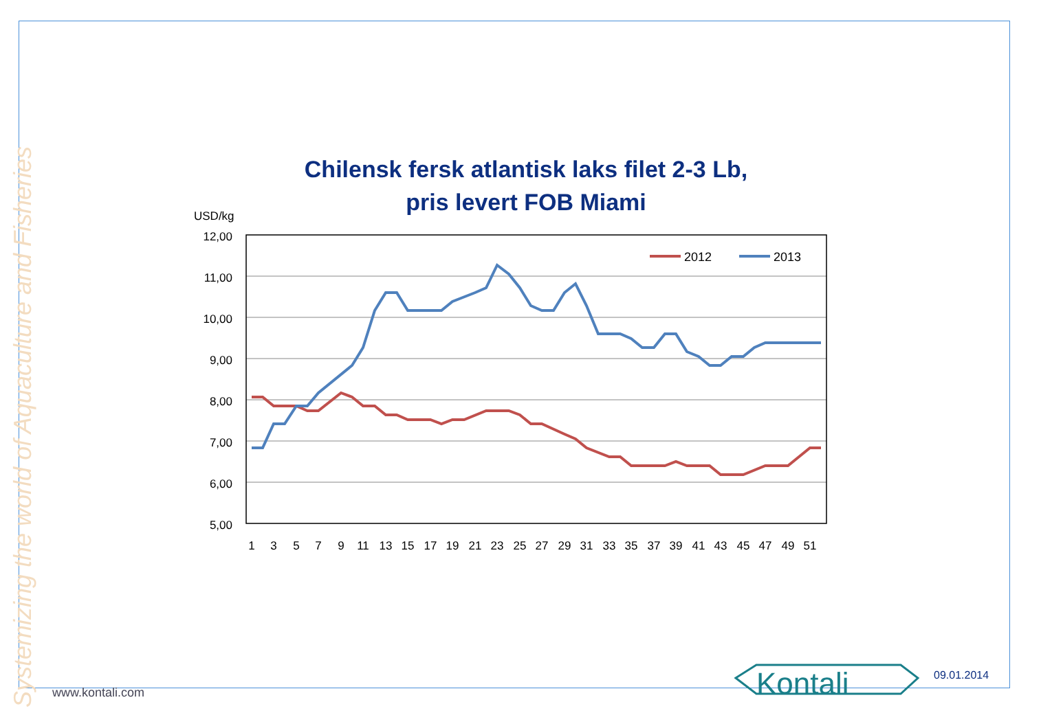Chilensk fersk atlantisk laks filet 2-3 Lb,
pris levert FOB Miami
USD/kg
12,00
11,00
10,00
9,00
8,00
7,00
6,00
5,00
1
3
5
7
9
11
13
15
17
19
21
23
25
27
29
31
33
35
37
39
41
43
45
47
49
51
2012
2013
Systemizing the world of Aquaculture and Fisheries
www.kontali.com Kontali 09.01.2014